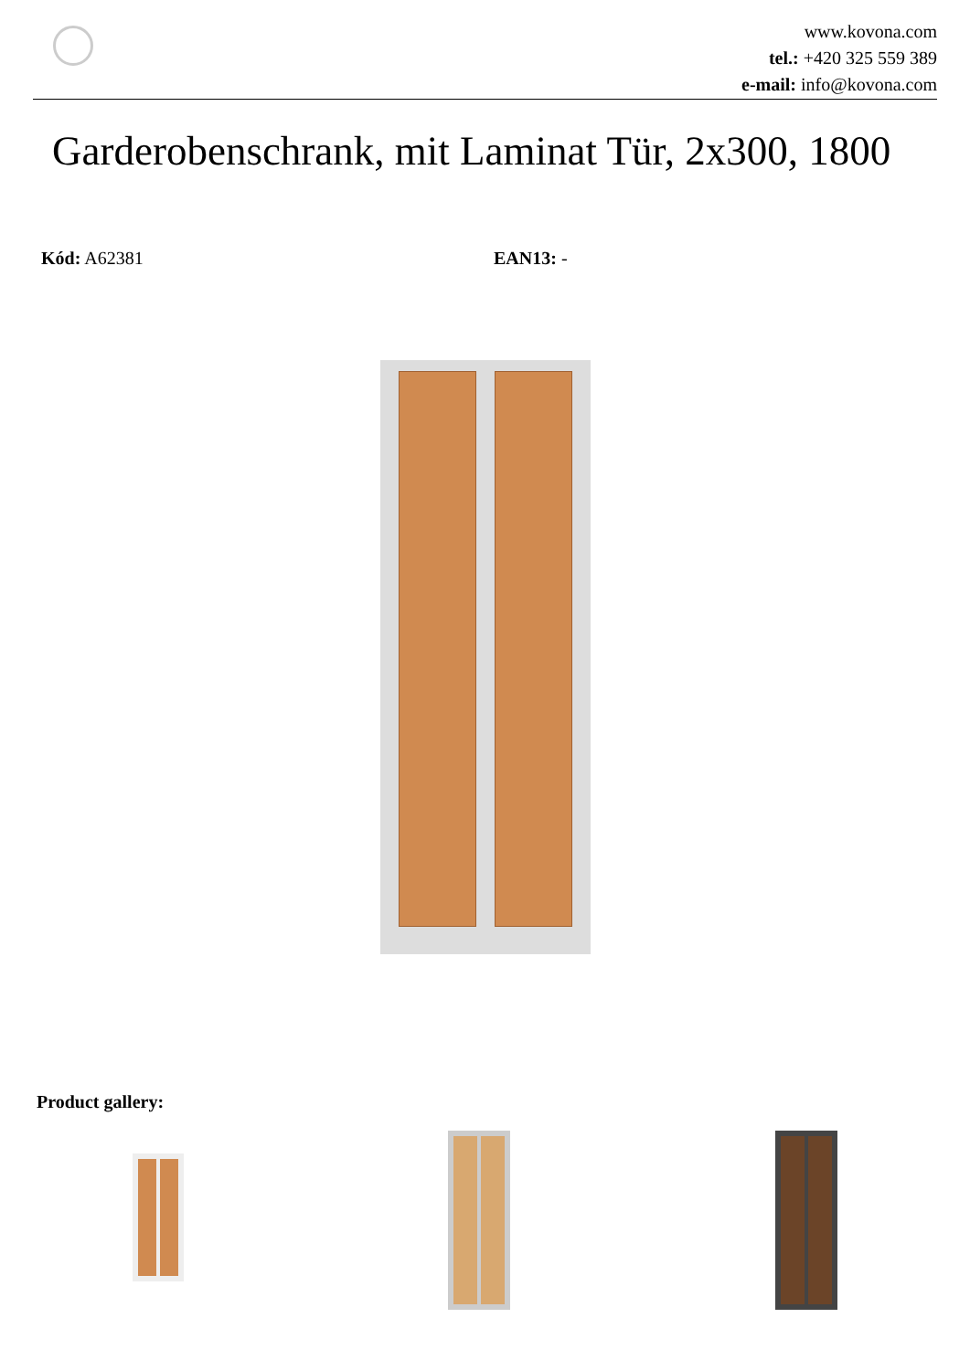www.kovona.com
tel.: +420 325 559 389
e-mail: info@kovona.com
Garderobenschrank, mit Laminat Tür, 2x300, 1800
Kód: A62381 EAN13: -
Product gallery: